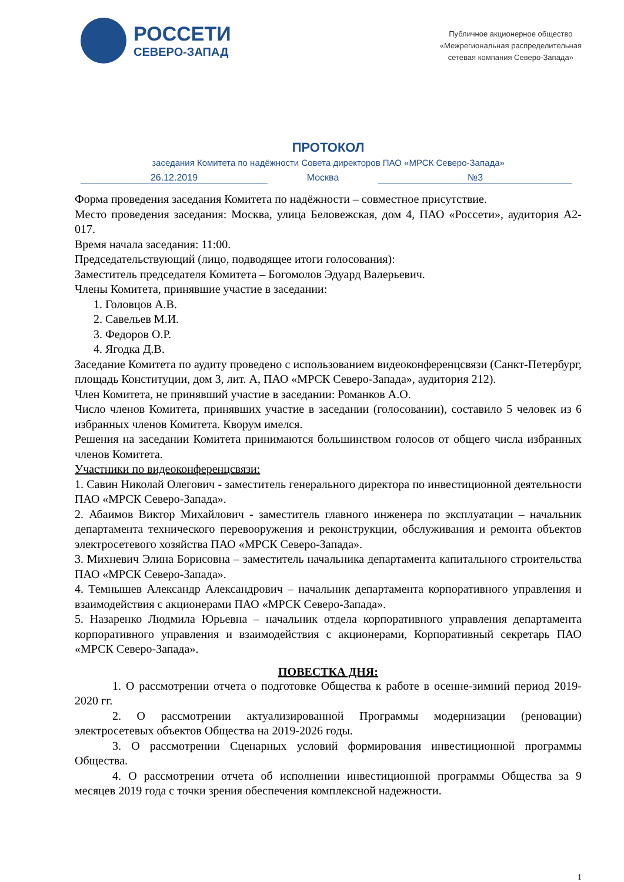РОССЕТИ
СЕВЕРО-ЗАПАД
Публичное акционерное общество
«Межрегиональная распределительная
сетевая компания Северо-Запада»
ПРОТОКОЛ
заседания Комитета по надёжности Совета директоров ПАО «МРСК Северо-Запада»
26.12.2019 Москва №3
Форма проведения заседания Комитета по надёжности – совместное присутствие.
Место проведения заседания: Москва, улица Беловежская, дом 4, ПАО «Россети», аудитория А2-017.
Время начала заседания: 11:00.
Председательствующий (лицо, подводящее итоги голосования):
Заместитель председателя Комитета – Богомолов Эдуард Валерьевич.
Члены Комитета, принявшие участие в заседании:
1. Головцов А.В.
2. Савельев М.И.
3. Федоров О.Р.
4. Ягодка Д.В.
Заседание Комитета по аудиту проведено с использованием видеоконференцсвязи (Санкт-Петербург, площадь Конституции, дом 3, лит. А, ПАО «МРСК Северо-Запада», аудитория 212).
Член Комитета, не принявший участие в заседании: Романков А.О.
Число членов Комитета, принявших участие в заседании (голосовании), составило 5 человек из 6 избранных членов Комитета. Кворум имелся.
Решения на заседании Комитета принимаются большинством голосов от общего числа избранных членов Комитета.
Участники по видеоконференцсвязи:
1. Савин Николай Олегович - заместитель генерального директора по инвестиционной деятельности ПАО «МРСК Северо-Запада».
2. Абаимов Виктор Михайлович - заместитель главного инженера по эксплуатации – начальник департамента технического перевооружения и реконструкции, обслуживания и ремонта объектов электросетевого хозяйства ПАО «МРСК Северо-Запада».
3. Михневич Элина Борисовна – заместитель начальника департамента капитального строительства ПАО «МРСК Северо-Запада».
4. Темнышев Александр Александрович – начальник департамента корпоративного управления и взаимодействия с акционерами ПАО «МРСК Северо-Запада».
5. Назаренко Людмила Юрьевна – начальник отдела корпоративного управления департамента корпоративного управления и взаимодействия с акционерами, Корпоративный секретарь ПАО «МРСК Северо-Запада».
ПОВЕСТКА ДНЯ:
1. О рассмотрении отчета о подготовке Общества к работе в осенне-зимний период 2019-2020 гг.
2. О рассмотрении актуализированной Программы модернизации (реновации) электросетевых объектов Общества на 2019-2026 годы.
3. О рассмотрении Сценарных условий формирования инвестиционной программы Общества.
4. О рассмотрении отчета об исполнении инвестиционной программы Общества за 9 месяцев 2019 года с точки зрения обеспечения комплексной надежности.
1